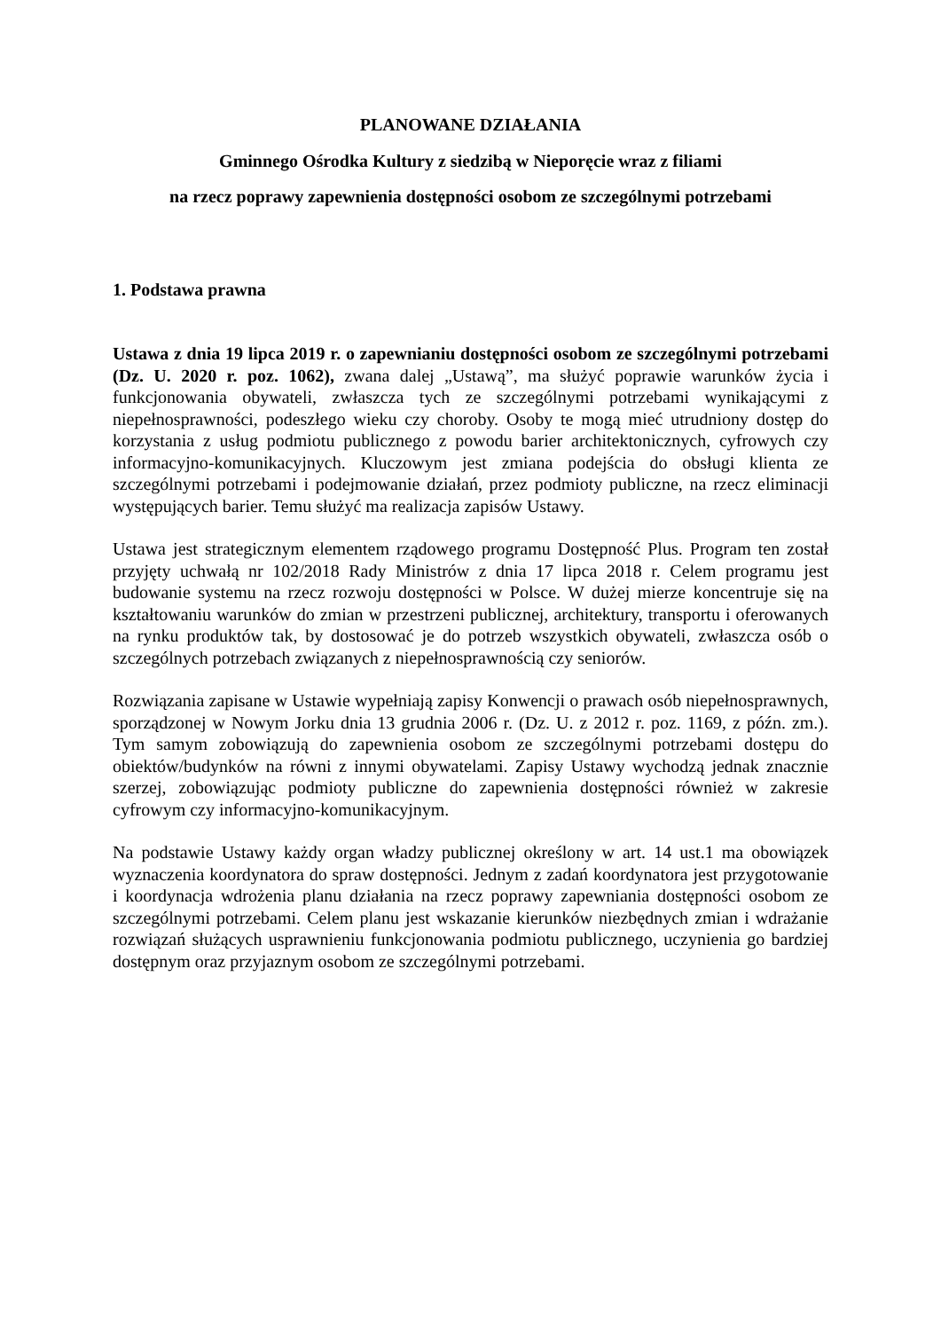PLANOWANE DZIAŁANIA
Gminnego Ośrodka Kultury z siedzibą w Nieporęcie wraz z filiami
na rzecz poprawy zapewnienia dostępności osobom ze szczególnymi potrzebami
1. Podstawa prawna
Ustawa z dnia 19 lipca 2019 r. o zapewnianiu dostępności osobom ze szczególnymi potrzebami (Dz. U. 2020 r. poz. 1062), zwana dalej „Ustawą”, ma służyć poprawie warunków życia i funkcjonowania obywateli, zwłaszcza tych ze szczególnymi potrzebami wynikającymi z niepełnosprawności, podeszłego wieku czy choroby. Osoby te mogą mieć utrudniony dostęp do korzystania z usług podmiotu publicznego z powodu barier architektonicznych, cyfrowych czy informacyjno-komunikacyjnych. Kluczowym jest zmiana podejścia do obsługi klienta ze szczególnymi potrzebami i podejmowanie działań, przez podmioty publiczne, na rzecz eliminacji występujących barier. Temu służyć ma realizacja zapisów Ustawy.
Ustawa jest strategicznym elementem rządowego programu Dostępność Plus. Program ten został przyjęty uchwałą nr 102/2018 Rady Ministrów z dnia 17 lipca 2018 r. Celem programu jest budowanie systemu na rzecz rozwoju dostępności w Polsce. W dużej mierze koncentruje się na kształtowaniu warunków do zmian w przestrzeni publicznej, architektury, transportu i oferowanych na rynku produktów tak, by dostosować je do potrzeb wszystkich obywateli, zwłaszcza osób o szczególnych potrzebach związanych z niepełnosprawnością czy seniorów.
Rozwiązania zapisane w Ustawie wypełniają zapisy Konwencji o prawach osób niepełnosprawnych, sporządzonej w Nowym Jorku dnia 13 grudnia 2006 r. (Dz. U. z 2012 r. poz. 1169, z późn. zm.). Tym samym zobowiązują do zapewnienia osobom ze szczególnymi potrzebami dostępu do obiektów/budynków na równi z innymi obywatelami. Zapisy Ustawy wychodzą jednak znacznie szerzej, zobowiązując podmioty publiczne do zapewnienia dostępności również w zakresie cyfrowym czy informacyjno-komunikacyjnym.
Na podstawie Ustawy każdy organ władzy publicznej określony w art. 14 ust.1 ma obowiązek wyznaczenia koordynatora do spraw dostępności. Jednym z zadań koordynatora jest przygotowanie i koordynacja wdrożenia planu działania na rzecz poprawy zapewniania dostępności osobom ze szczególnymi potrzebami. Celem planu jest wskazanie kierunków niezbędnych zmian i wdrażanie rozwiązań służących usprawnieniu funkcjonowania podmiotu publicznego, uczynienia go bardziej dostępnym oraz przyjaznym osobom ze szczególnymi potrzebami.